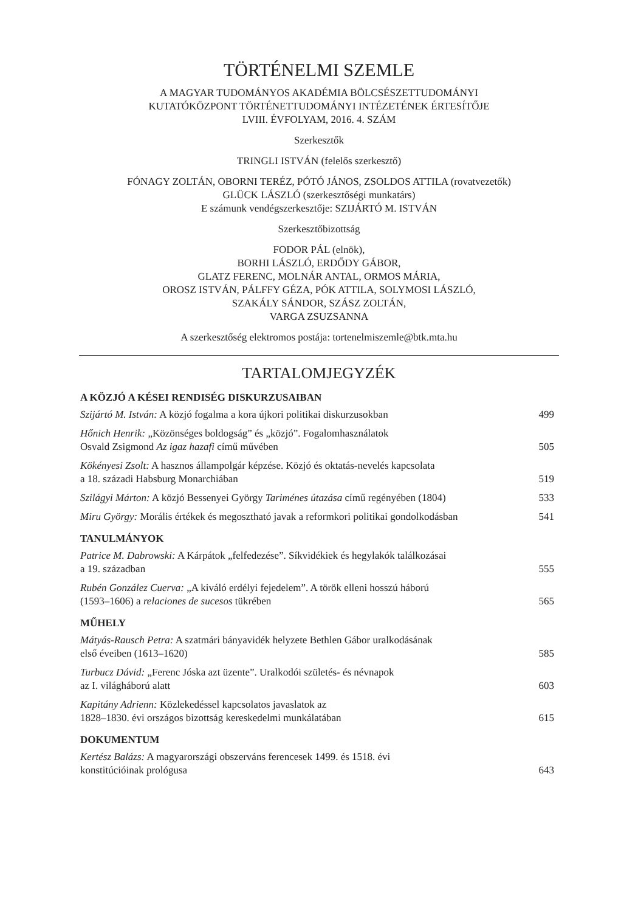TÖRTÉNELMI SZEMLE
A MAGYAR TUDOMÁNYOS AKADÉMIA BÖLCSÉSZETTUDOMÁNYI
KUTATÓKÖZPONT TÖRTÉNETTUDOMÁNYI INTÉZETÉNEK ÉRTESÍTŐJE
LVIII. ÉVFOLYAM, 2016. 4. SZÁM
Szerkesztők
TRINGLI ISTVÁN (felelős szerkesztő)
FÓNAGY ZOLTÁN, OBORNI TERÉZ, PÓTÓ JÁNOS, ZSOLDOS ATTILA (rovatvezetők)
GLÜCK LÁSZLÓ (szerkesztőségi munkatárs)
E számunk vendégszerkesztője: SZIJÁRTÓ M. ISTVÁN
Szerkesztőbizottság
FODOR PÁL (elnök),
BORHI LÁSZLÓ, ERDŐDY GÁBOR,
GLATZ FERENC, MOLNÁR ANTAL, ORMOS MÁRIA,
OROSZ ISTVÁN, PÁLFFY GÉZA, PÓK ATTILA, SOLYMOSI LÁSZLÓ,
SZAKÁLY SÁNDOR, SZÁSZ ZOLTÁN,
VARGA ZSUZSANNA
A szerkesztőség elektromos postája: tortenelmiszemle@btk.mta.hu
TARTALOMJEGYZÉK
A KÖZJÓ A KÉSEI RENDISÉG DISKURZUSAIBAN
Szijártó M. István: A közjó fogalma a kora újkori politikai diskurzusokban 499
Hőnich Henrik: „Közönséges boldogság” és „közjó”. Fogalomhasználatok
Osvald Zsigmond Az igaz hazafi című művében 505
Kökényesi Zsolt: A hasznos állampolgár képzése. Közjó és oktatás-nevelés kapcsolata
a 18. századi Habsburg Monarchiában 519
Szilágyi Márton: A közjó Bessenyei György Tariménes útazása című regényében (1804) 533
Miru György: Morális értékek és megosztható javak a reformkori politikai gondolkodásban 541
TANULMÁNYOK
Patrice M. Dabrowski: A Kárpátok „felfedezése”. Síkvidékiek és hegylakók találkozásai
a 19. században 555
Rubén González Cuerva: „A kiváló erdélyi fejedelem”. A török elleni hosszú háború
(1593–1606) a relaciones de sucesos tükrében 565
MŰHELY
Mátyás-Rausch Petra: A szatmári bányavidék helyzete Bethlen Gábor uralkodásának
első éveiben (1613–1620) 585
Turbucz Dávid: „Ferenc Jóska azt üzente”. Uralkodói születés- és névnapok
az I. világháború alatt 603
Kapitány Adrienn: Közlekedéssel kapcsolatos javaslatok az
1828–1830. évi országos bizottság kereskedelmi munkálatában 615
DOKUMENTUM
Kertész Balázs: A magyarországi obszerváns ferencesek 1499. és 1518. évi
konstitúcióinak prológusa 643